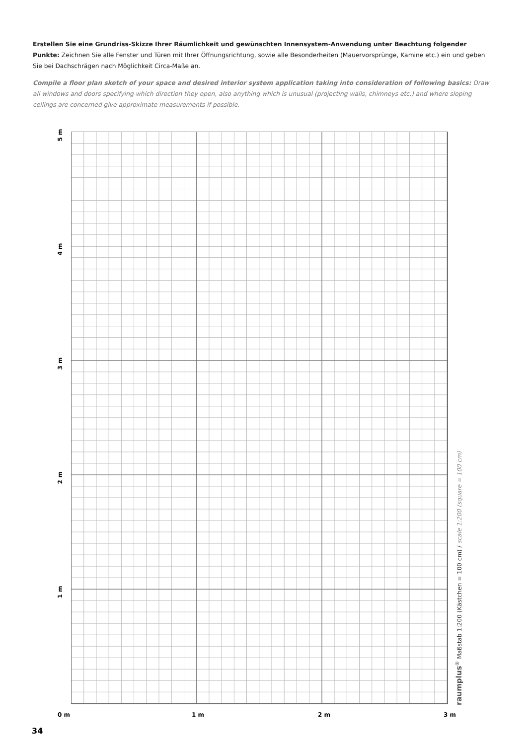Erstellen Sie eine Grundriss-Skizze Ihrer Räumlichkeit und gewünschten Innensystem-Anwendung unter Beachtung folgender Punkte: Zeichnen Sie alle Fenster und Türen mit Ihrer Öffnungsrichtung, sowie alle Besonderheiten (Mauervorsprünge, Kamine etc.) ein und geben Sie bei Dachschrägen nach Möglichkeit Circa-Maße an.
Compile a floor plan sketch of your space and desired interior system application taking into consideration of following basics: Draw all windows and doors specifying which direction they open, also anything which is unusual (projecting walls, chimneys etc.) and where sloping ceilings are concerned give approximate measurements if possible.
5 m
4 m
3 m
2 m
1 m
raumplus<sup>®</sup> Maßstab 1:200 (Kästchen = 100 cm) / scale 1:200 (square = 100 cm)
0 m 1 m 2 m 3 m
34